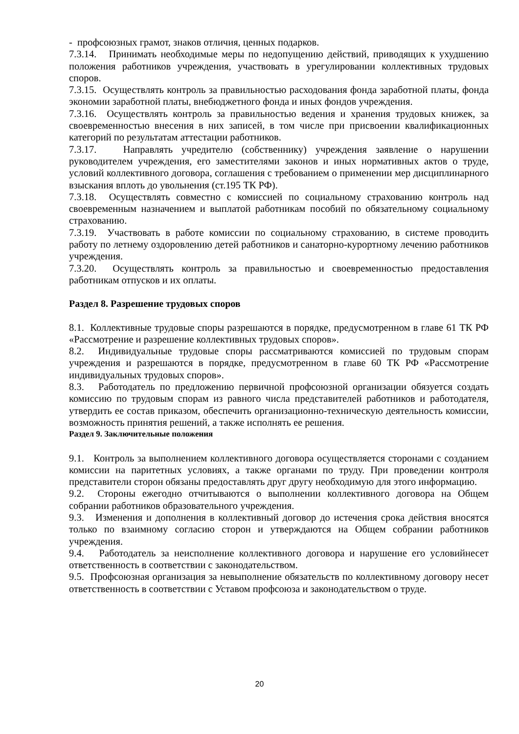- профсоюзных грамот, знаков отличия, ценных подарков.
7.3.14. Принимать необходимые меры по недопущению действий, приводящих к ухудшению положения работников учреждения, участвовать в урегулировании коллективных трудовых споров.
7.3.15. Осуществлять контроль за правильностью расходования фонда заработной платы, фонда экономии заработной платы, внебюджетного фонда и иных фондов учреждения.
7.3.16. Осуществлять контроль за правильностью ведения и хранения трудовых книжек, за своевременностью внесения в них записей, в том числе при присвоении квалификационных категорий по результатам аттестации работников.
7.3.17. Направлять учредителю (собственнику) учреждения заявление о нарушении руководителем учреждения, его заместителями законов и иных нормативных актов о труде, условий коллективного договора, соглашения с требованием о применении мер дисциплинарного взыскания вплоть до увольнения (ст.195 ТК РФ).
7.3.18. Осуществлять совместно с комиссией по социальному страхованию контроль над своевременным назначением и выплатой работникам пособий по обязательному социальному страхованию.
7.3.19. Участвовать в работе комиссии по социальному страхованию, в системе проводить работу по летнему оздоровлению детей работников и санаторно-курортному лечению работников учреждения.
7.3.20. Осуществлять контроль за правильностью и своевременностью предоставления работникам отпусков и их оплаты.
Раздел 8. Разрешение трудовых споров
8.1. Коллективные трудовые споры разрешаются в порядке, предусмотренном в главе 61 ТК РФ «Рассмотрение и разрешение коллективных трудовых споров».
8.2. Индивидуальные трудовые споры рассматриваются комиссией по трудовым спорам учреждения и разрешаются в порядке, предусмотренном в главе 60 ТК РФ «Рассмотрение индивидуальных трудовых споров».
8.3. Работодатель по предложению первичной профсоюзной организации обязуется создать комиссию по трудовым спорам из равного числа представителей работников и работодателя, утвердить ее состав приказом, обеспечить организационно-техническую деятельность комиссии, возможность принятия решений, а также исполнять ее решения.
Раздел 9. Заключительные положения
9.1. Контроль за выполнением коллективного договора осуществляется сторонами с созданием комиссии на паритетных условиях, а также органами по труду. При проведении контроля представители сторон обязаны предоставлять друг другу необходимую для этого информацию.
9.2. Стороны ежегодно отчитываются о выполнении коллективного договора на Общем собрании работников образовательного учреждения.
9.3. Изменения и дополнения в коллективный договор до истечения срока действия вносятся только по взаимному согласию сторон и утверждаются на Общем собрании работников учреждения.
9.4. Работодатель за неисполнение коллективного договора и нарушение его условийнесет ответственность в соответствии с законодательством.
9.5. Профсоюзная организация за невыполнение обязательств по коллективному договору несет ответственность в соответствии с Уставом профсоюза и законодательством о труде.
20